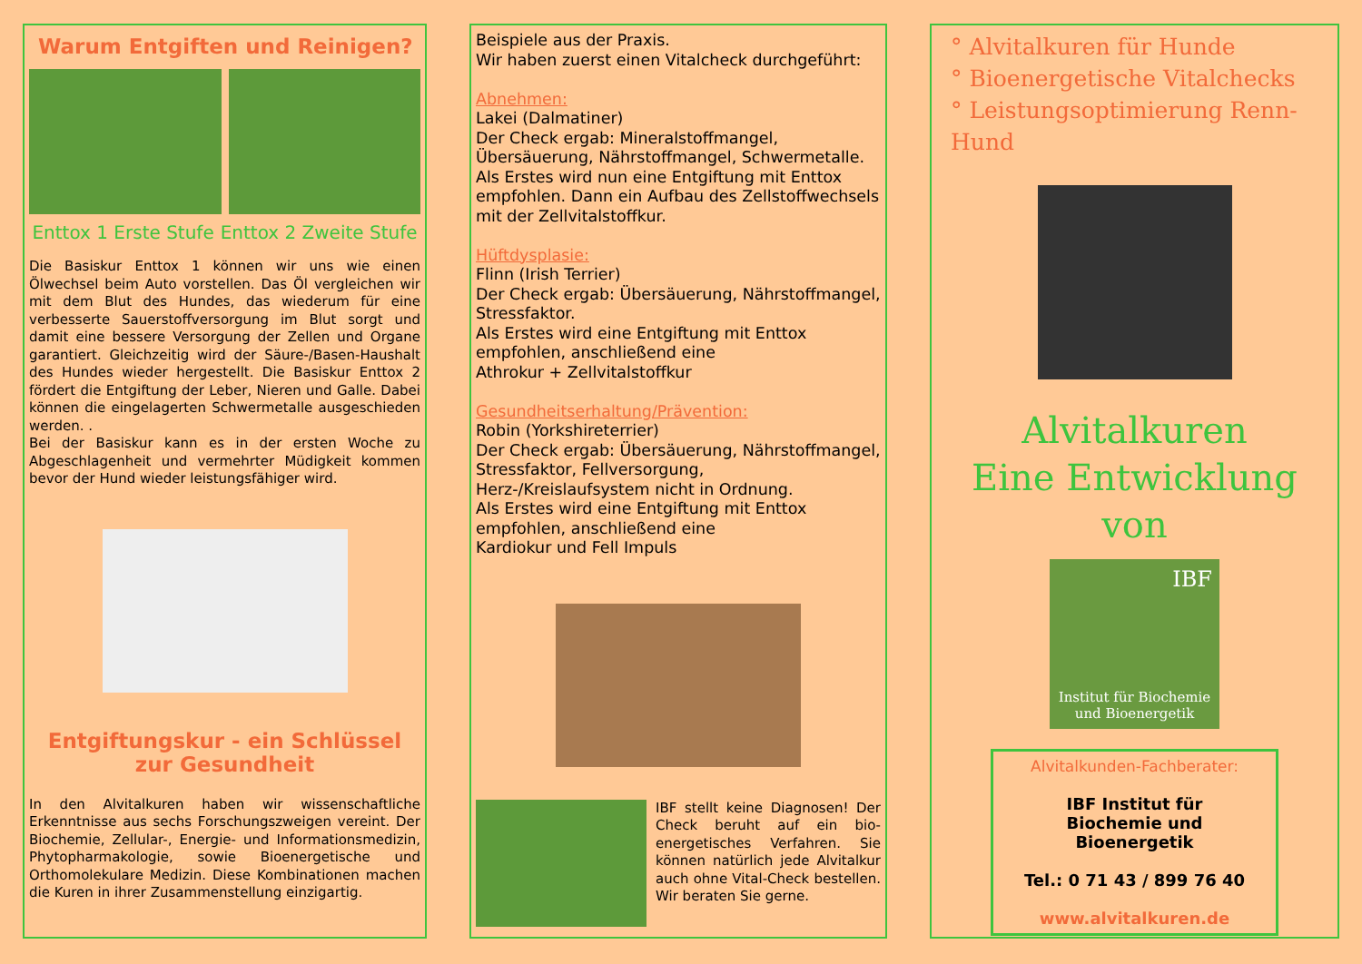Warum Entgiften und Reinigen?
Enttox 1 Erste Stufe Enttox 2 Zweite Stufe
Die Basiskur Enttox 1 können wir uns wie einen Ölwechsel beim Auto vorstellen. Das Öl vergleichen wir mit dem Blut des Hundes, das wiederum für eine verbesserte Sauerstoffversorgung im Blut sorgt und damit eine bessere Versorgung der Zellen und Organe garantiert. Gleichzeitig wird der Säure-/Basen-Haushalt des Hundes wieder hergestellt. Die Basiskur Enttox 2 fördert die Entgiftung der Leber, Nieren und Galle. Dabei können die eingelagerten Schwermetalle ausgeschieden werden. .
Bei der Basiskur kann es in der ersten Woche zu Abgeschlagenheit und vermehrter Müdigkeit kommen bevor der Hund wieder leistungsfähiger wird.
Entgiftungskur - ein Schlüssel
zur Gesundheit
In den Alvitalkuren haben wir wissenschaftliche Erkenntnisse aus sechs Forschungszweigen vereint. Der Biochemie, Zellular-, Energie- und Informationsmedizin, Phytopharmakologie, sowie Bioenergetische und Orthomolekulare Medizin. Diese Kombinationen machen die Kuren in ihrer Zusammenstellung einzigartig.
Beispiele aus der Praxis.
Wir haben zuerst einen Vitalcheck durchgeführt:
Abnehmen:
Lakei (Dalmatiner)
Der Check ergab: Mineralstoffmangel, Übersäuerung, Nährstoffmangel, Schwermetalle.
Als Erstes wird nun eine Entgiftung mit Enttox empfohlen. Dann ein Aufbau des Zellstoffwechsels mit der Zellvitalstoffkur.
Hüftdysplasie:
Flinn (Irish Terrier)
Der Check ergab: Übersäuerung, Nährstoffmangel, Stressfaktor.
Als Erstes wird eine Entgiftung mit Enttox empfohlen, anschließend eine
Athrokur + Zellvitalstoffkur
Gesundheitserhaltung/Prävention:
Robin (Yorkshireterrier)
Der Check ergab: Übersäuerung, Nährstoffmangel, Stressfaktor, Fellversorgung, Herz-/Kreislaufsystem nicht in Ordnung.
Als Erstes wird eine Entgiftung mit Enttox empfohlen, anschließend eine
Kardiokur und Fell Impuls
IBF stellt keine Diagnosen! Der Check beruht auf ein bio-energetisches Verfahren. Sie können natürlich jede Alvitalkur auch ohne Vital-Check bestellen. Wir beraten Sie gerne.
° Alvitalkuren für Hunde
° Bioenergetische Vitalchecks
° Leistungsoptimierung Renn-Hund
Alvitalkuren
Eine Entwicklung
von
IBF
Institut für Biochemie
und Bioenergetik
Alvitalkunden-Fachberater:
IBF Institut für
Biochemie und
Bioenergetik
Tel.: 0 71 43 / 899 76 40
www.alvitalkuren.de